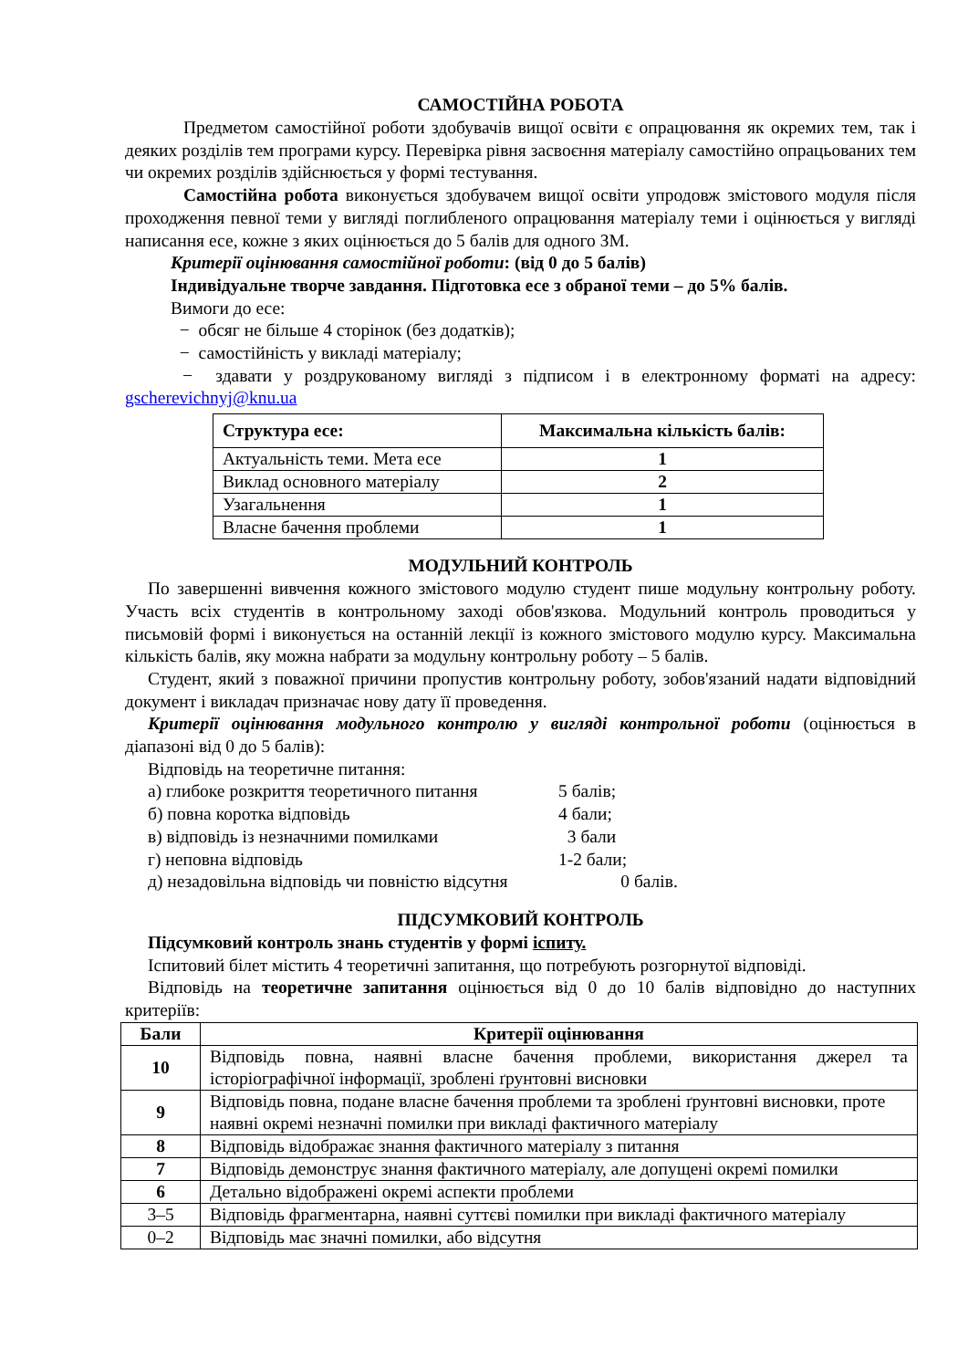САМОСТІЙНА РОБОТА
Предметом самостійної роботи здобувачів вищої освіти є опрацювання як окремих тем, так і деяких розділів тем програми курсу. Перевірка рівня засвоєння матеріалу самостійно опрацьованих тем чи окремих розділів здійснюється у формі тестування.
Самостійна робота виконується здобувачем вищої освіти упродовж змістового модуля після проходження певної теми у вигляді поглибленого опрацювання матеріалу теми і оцінюється у вигляді написання есе, кожне з яких оцінюється до 5 балів для одного ЗМ.
Критерії оцінювання самостійної роботи: (від 0 до 5 балів)
Індивідуальне творче завдання. Підготовка есе з обраної теми – до 5% балів.
Вимоги до есе:
− обсяг не більше 4 сторінок (без додатків);
− самостійність у викладі матеріалу;
− здавати у роздрукованому вигляді з підписом і в електронному форматі на адресу: gscherevichnyj@knu.ua
| Структура есе: | Максимальна кількість балів: |
| --- | --- |
| Актуальність теми. Мета есе | 1 |
| Виклад основного матеріалу | 2 |
| Узагальнення | 1 |
| Власне бачення проблеми | 1 |
МОДУЛЬНИЙ КОНТРОЛЬ
По завершенні вивчення кожного змістового модулю студент пише модульну контрольну роботу. Участь всіх студентів в контрольному заході обов'язкова. Модульний контроль проводиться у письмовій формі і виконується на останній лекції із кожного змістового модулю курсу. Максимальна кількість балів, яку можна набрати за модульну контрольну роботу – 5 балів.
Студент, який з поважної причини пропустив контрольну роботу, зобов'язаний надати відповідний документ і викладач призначає нову дату її проведення.
Критерії оцінювання модульного контролю у вигляді контрольної роботи (оцінюється в діапазоні від 0 до 5 балів):
Відповідь на теоретичне питання:
а) глибоке розкриття теоретичного питання 5 балів;
б) повна коротка відповідь 4 бали;
в) відповідь із незначними помилками 3 бали
г) неповна відповідь 1-2 бали;
д) незадовільна відповідь чи повністю відсутня 0 балів.
ПІДСУМКОВИЙ КОНТРОЛЬ
Підсумковий контроль знань студентів у формі іспиту.
Іспитовий білет містить 4 теоретичні запитання, що потребують розгорнутої відповіді.
Відповідь на теоретичне запитання оцінюється від 0 до 10 балів відповідно до наступних критеріїв:
| Бали | Критерії оцінювання |
| --- | --- |
| 10 | Відповідь повна, наявні власне бачення проблеми, використання джерел та історіографічної інформації, зроблені ґрунтовні висновки |
| 9 | Відповідь повна, подане власне бачення проблеми та зроблені ґрунтовні висновки, проте наявні окремі незначні помилки при викладі фактичного матеріалу |
| 8 | Відповідь відображає знання фактичного матеріалу з питання |
| 7 | Відповідь демонструє знання фактичного матеріалу, але допущені окремі помилки |
| 6 | Детально відображені окремі аспекти проблеми |
| 3–5 | Відповідь фрагментарна, наявні суттєві помилки при викладі фактичного матеріалу |
| 0–2 | Відповідь має значні помилки, або відсутня |